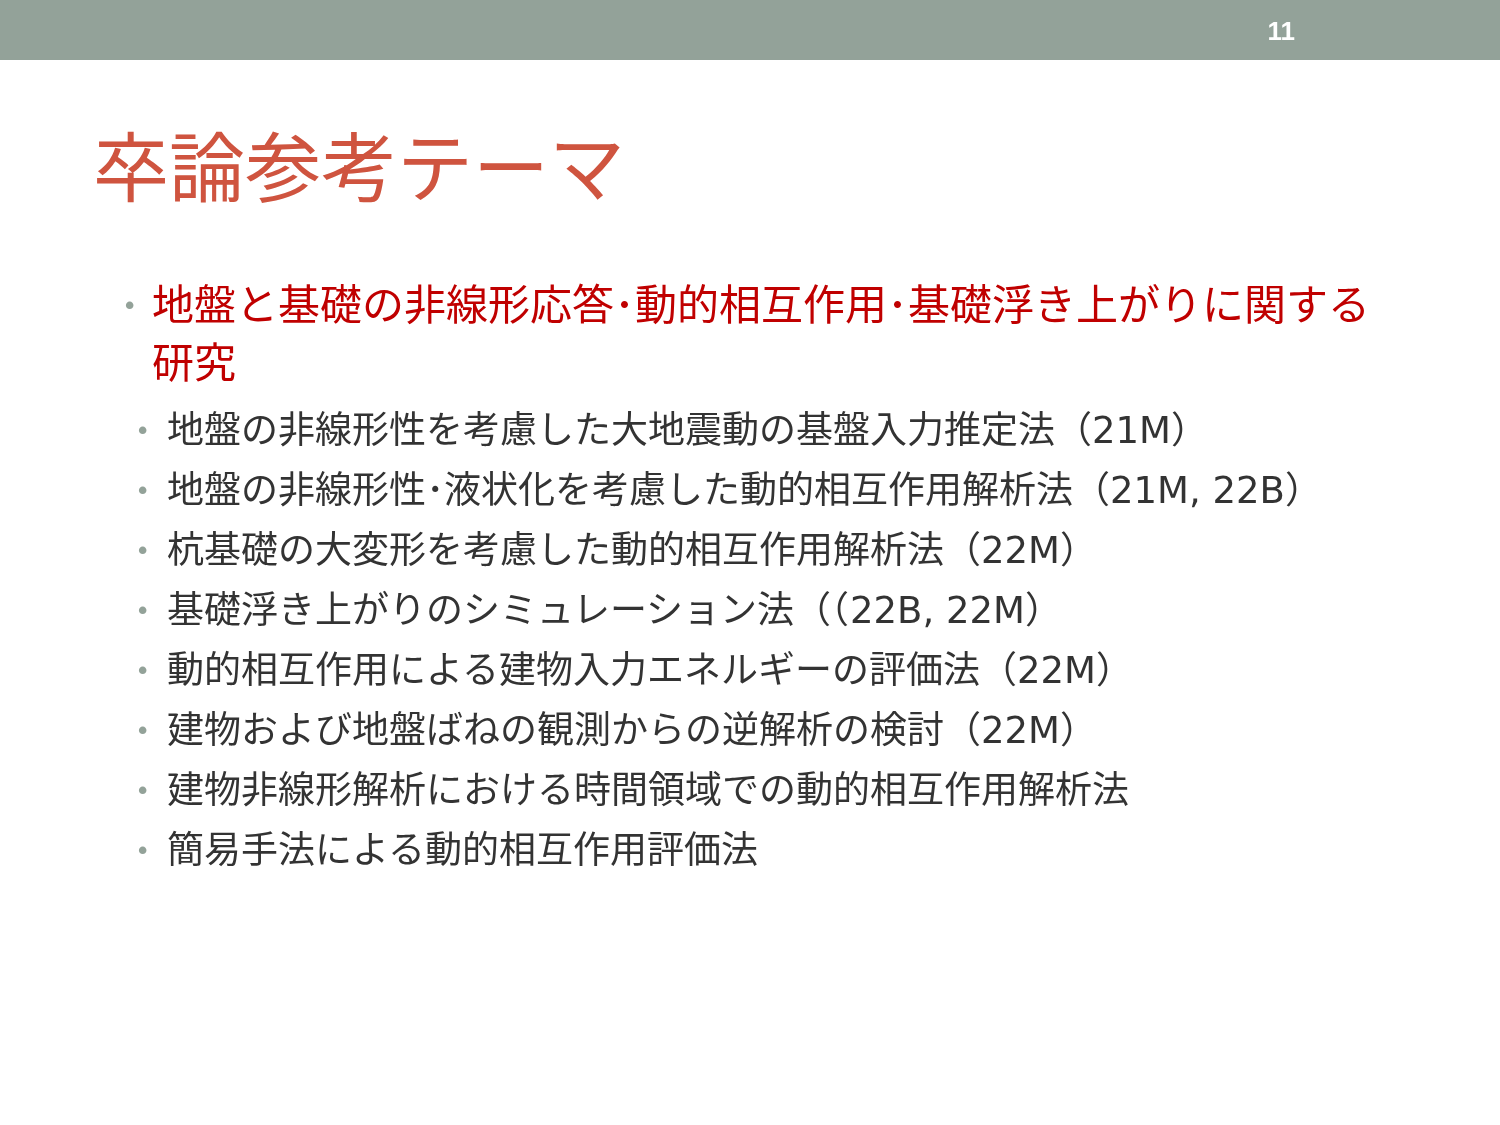11
卒論参考テーマ
• 地盤と基礎の非線形応答･動的相互作用･基礎浮き上がりに関する研究
• 地盤の非線形性を考慮した大地震動の基盤入力推定法（21M）
• 地盤の非線形性･液状化を考慮した動的相互作用解析法（21M, 22B）
• 杭基礎の大変形を考慮した動的相互作用解析法（22M）
• 基礎浮き上がりのシミュレーション法（（22B, 22M）
• 動的相互作用による建物入力エネルギーの評価法（22M）
• 建物および地盤ばねの観測からの逆解析の検討（22M）
• 建物非線形解析における時間領域での動的相互作用解析法
• 簡易手法による動的相互作用評価法